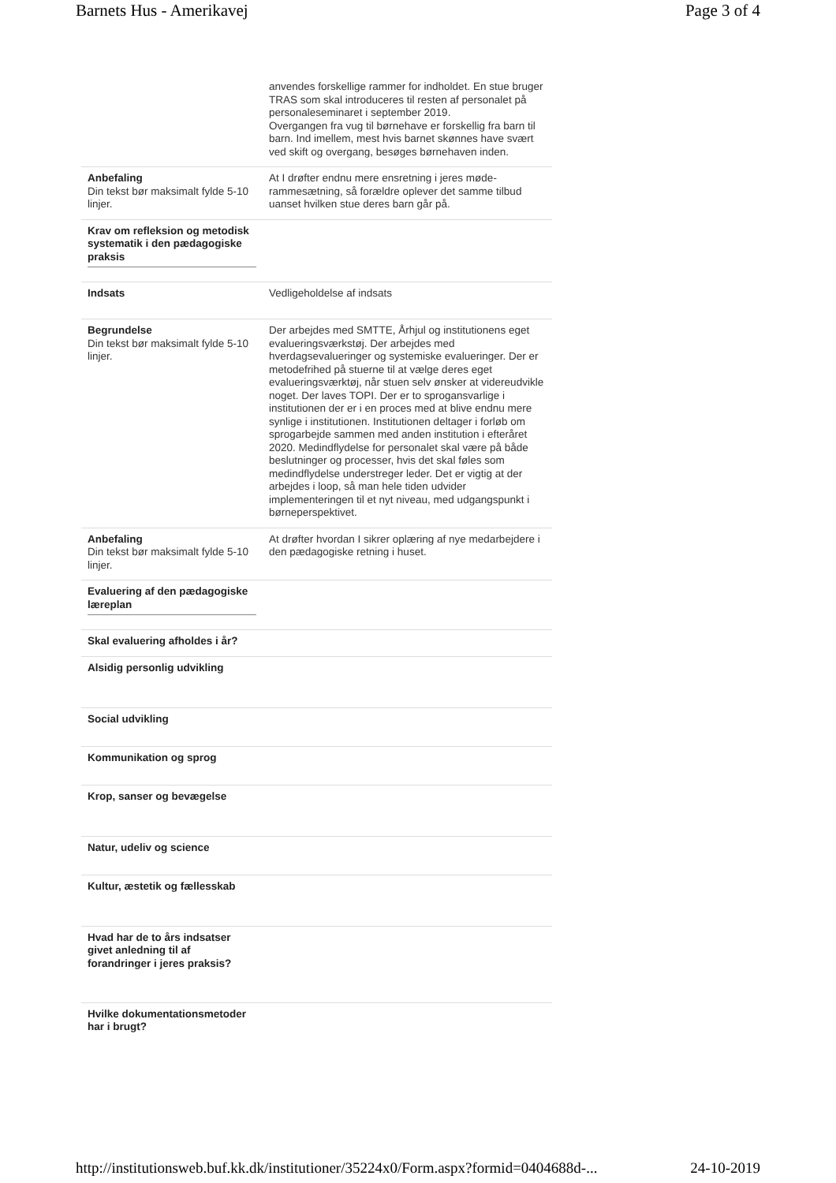Barnets Hus - Amerikavej Page 3 of 4
| | anvendes forskellige rammer for indholdet. En stue bruger TRAS som skal introduceres til resten af personalet på personaleseminaret i september 2019. Overgangen fra vug til børnehave er forskellig fra barn til barn. Ind imellem, mest hvis barnet skønnes have svært ved skift og overgang, besøges børnehaven inden. |
| Anbefaling Din tekst bør maksimalt fylde 5-10 linjer. | At I drøfter endnu mere ensretning i jeres møde-rammesætning, så forældre oplever det samme tilbud uanset hvilken stue deres barn går på. |
| Krav om refleksion og metodisk systematik i den pædagogiske praksis | |
| Indsats | Vedligeholdelse af indsats |
| Begrundelse Din tekst bør maksimalt fylde 5-10 linjer. | Der arbejdes med SMTTE, Århjul og institutionens eget evalueringsværkstøj. Der arbejdes med hverdagsevalueringer og systemiske evalueringer. Der er metodefrihed på stuerne til at vælge deres eget evalueringsværktøj, når stuen selv ønsker at videreudvikle noget. Der laves TOPI. Der er to sprogansvarlige i institutionen der er i en proces med at blive endnu mere synlige i institutionen. Institutionen deltager i forløb om sprogarbejde sammen med anden institution i efteråret 2020. Medindflydelse for personalet skal være på både beslutninger og processer, hvis det skal føles som medindflydelse understreger leder. Det er vigtig at der arbejdes i loop, så man hele tiden udvider implementeringen til et nyt niveau, med udgangspunkt i børneperspektivet. |
| Anbefaling Din tekst bør maksimalt fylde 5-10 linjer. | At drøfter hvordan I sikrer oplæring af nye medarbejdere i den pædagogiske retning i huset. |
| Evaluering af den pædagogiske læreplan | |
| Skal evaluering afholdes i år? | |
| Alsidig personlig udvikling | |
| Social udvikling | |
| Kommunikation og sprog | |
| Krop, sanser og bevægelse | |
| Natur, udeliv og science | |
| Kultur, æstetik og fællesskab | |
| Hvad har de to års indsatser givet anledning til af forandringer i jeres praksis? | |
| Hvilke dokumentationsmetoder har i brugt? | |
http://institutionsweb.buf.kk.dk/institutioner/35224x0/Form.aspx?formid=0404688d-... 24-10-2019